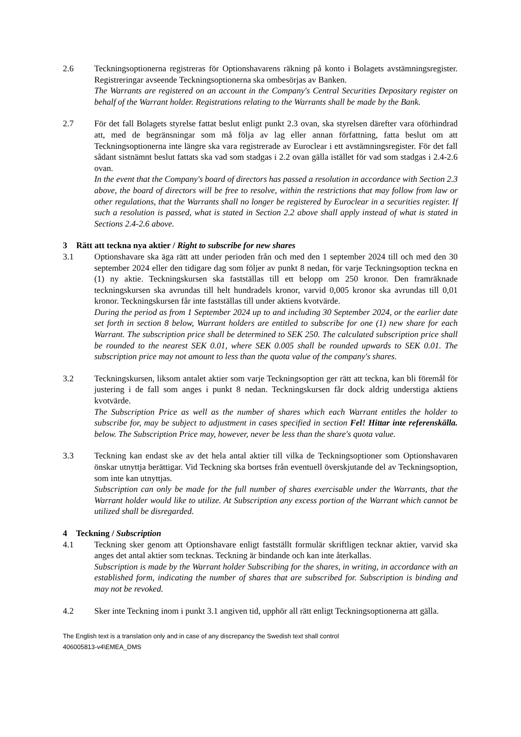2.6 Teckningsoptionerna registreras för Optionshavarens räkning på konto i Bolagets avstämningsregister. Registreringar avseende Teckningsoptionerna ska ombesörjas av Banken.
The Warrants are registered on an account in the Company's Central Securities Depositary register on behalf of the Warrant holder. Registrations relating to the Warrants shall be made by the Bank.
2.7 För det fall Bolagets styrelse fattat beslut enligt punkt 2.3 ovan, ska styrelsen därefter vara oförhindrad att, med de begränsningar som må följa av lag eller annan författning, fatta beslut om att Teckningsoptionerna inte längre ska vara registrerade av Euroclear i ett avstämningsregister. För det fall sådant sistnämnt beslut fattats ska vad som stadgas i 2.2 ovan gälla istället för vad som stadgas i 2.4-2.6 ovan.
In the event that the Company's board of directors has passed a resolution in accordance with Section 2.3 above, the board of directors will be free to resolve, within the restrictions that may follow from law or other regulations, that the Warrants shall no longer be registered by Euroclear in a securities register. If such a resolution is passed, what is stated in Section 2.2 above shall apply instead of what is stated in Sections 2.4-2.6 above.
3 Rätt att teckna nya aktier / Right to subscribe for new shares
3.1 Optionshavare ska äga rätt att under perioden från och med den 1 september 2024 till och med den 30 september 2024 eller den tidigare dag som följer av punkt 8 nedan, för varje Teckningsoption teckna en (1) ny aktie. Teckningskursen ska fastställas till ett belopp om 250 kronor. Den framräknade teckningskursen ska avrundas till helt hundradels kronor, varvid 0,005 kronor ska avrundas till 0,01 kronor. Teckningskursen får inte fastställas till under aktiens kvotvärde.
During the period as from 1 September 2024 up to and including 30 September 2024, or the earlier date set forth in section 8 below, Warrant holders are entitled to subscribe for one (1) new share for each Warrant. The subscription price shall be determined to SEK 250. The calculated subscription price shall be rounded to the nearest SEK 0.01, where SEK 0.005 shall be rounded upwards to SEK 0.01. The subscription price may not amount to less than the quota value of the company's shares.
3.2 Teckningskursen, liksom antalet aktier som varje Teckningsoption ger rätt att teckna, kan bli föremål för justering i de fall som anges i punkt 8 nedan. Teckningskursen får dock aldrig understiga aktiens kvotvärde.
The Subscription Price as well as the number of shares which each Warrant entitles the holder to subscribe for, may be subject to adjustment in cases specified in section Fel! Hittar inte referenskälla. below. The Subscription Price may, however, never be less than the share's quota value.
3.3 Teckning kan endast ske av det hela antal aktier till vilka de Teckningsoptioner som Optionshavaren önskar utnyttja berättigar. Vid Teckning ska bortses från eventuell överskjutande del av Teckningsoption, som inte kan utnyttjas.
Subscription can only be made for the full number of shares exercisable under the Warrants, that the Warrant holder would like to utilize. At Subscription any excess portion of the Warrant which cannot be utilized shall be disregarded.
4 Teckning / Subscription
4.1 Teckning sker genom att Optionshavare enligt fastställt formulär skriftligen tecknar aktier, varvid ska anges det antal aktier som tecknas. Teckning är bindande och kan inte återkallas.
Subscription is made by the Warrant holder Subscribing for the shares, in writing, in accordance with an established form, indicating the number of shares that are subscribed for. Subscription is binding and may not be revoked.
4.2 Sker inte Teckning inom i punkt 3.1 angiven tid, upphör all rätt enligt Teckningsoptionerna att gälla.
The English text is a translation only and in case of any discrepancy the Swedish text shall control
406005813-v4\EMEA_DMS